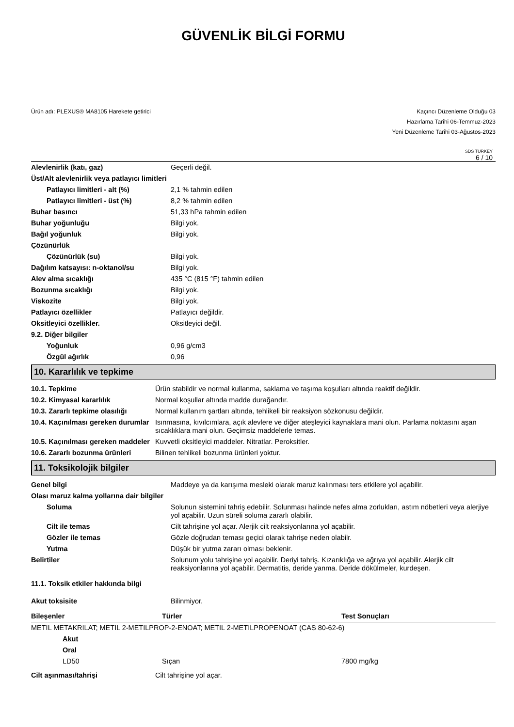GÜVENLİK BİLGİ FORMU
Ürün adı: PLEXUS® MA8105 Harekete getirici
Kaçıncı Düzenleme Olduğu 03
Hazırlama Tarihi 06-Temmuz-2023
Yeni Düzenleme Tarihi 03-Ağustos-2023
SDS TURKEY
6 / 10
| Alevlenirlik (katı, gaz) | Geçerli değil. |
| Üst/Alt alevlenirlik veya patlayıcı limitleri | |
| Patlayıcı limitleri - alt (%) | 2,1 % tahmin edilen |
| Patlayıcı limitleri - üst (%) | 8,2 % tahmin edilen |
| Buhar basıncı | 51,33 hPa tahmin edilen |
| Buhar yoğunluğu | Bilgi yok. |
| Bağıl yoğunluk | Bilgi yok. |
| Çözünürlük | |
| Çözünürlük (su) | Bilgi yok. |
| Dağılım katsayısı: n-oktanol/su | Bilgi yok. |
| Alev alma sıcaklığı | 435 °C (815 °F) tahmin edilen |
| Bozunma sıcaklığı | Bilgi yok. |
| Viskozite | Bilgi yok. |
| Patlayıcı özellikler | Patlayıcı değildir. |
| Oksitleyici özellikler. | Oksitleyici değil. |
| 9.2. Diğer bilgiler | |
| Yoğunluk | 0,96 g/cm3 |
| Özgül ağırlık | 0,96 |
10. Kararlılık ve tepkime
| 10.1. Tepkime | Ürün stabildir ve normal kullanma, saklama ve taşıma koşulları altında reaktif değildir. |
| 10.2. Kimyasal kararlılık | Normal koşullar altında madde durağandır. |
| 10.3. Zararlı tepkime olasılığı | Normal kullanım şartları altında, tehlikeli bir reaksiyon sözkonusu değildir. |
| 10.4. Kaçınılması gereken durumlar | Isınmasına, kıvılcımlara, açık alevlere ve diğer ateşleyici kaynaklara mani olun. Parlama noktasını aşan sıcaklıklara mani olun. Geçimsiz maddelerle temas. |
| 10.5. Kaçınılması gereken maddeler | Kuvvetli oksitleyici maddeler. Nitratlar. Peroksitler. |
| 10.6. Zararlı bozunma ürünleri | Bilinen tehlikeli bozunma ürünleri yoktur. |
11. Toksikolojik bilgiler
| Genel bilgi | Maddeye ya da karışıma mesleki olarak maruz kalınması ters etkilere yol açabilir. |
| Olası maruz kalma yollarına dair bilgiler | |
| Soluma | Solunun sistemini tahriş edebilir. Solunması halinde nefes alma zorlukları, astım nöbetleri veya alerjiye yol açabilir. Uzun süreli soluma zararlı olabilir. |
| Cilt ile temas | Cilt tahrişine yol açar. Alerjik cilt reaksiyonlarına yol açabilir. |
| Gözler ile temas | Gözle doğrudan teması geçici olarak tahrişe neden olabilr. |
| Yutma | Düşük bir yutma zararı olması beklenir. |
| Belirtiler | Solunum yolu tahrişine yol açabilir. Deriyi tahriş. Kızarıklığa ve ağrıya yol açabilir. Alerjik cilt reaksiyonlarına yol açabilir. Dermatitis, deride yanma. Deride dökülmeler, kurdeşen. |
| 11.1. Toksik etkiler hakkında bilgi | |
| Akut toksisite | Bilinmiyor. |
| Bileşenler | Türler | Test Sonuçları |
| METIL METAKRILAT; METIL 2-METILPROP-2-ENOAT; METIL 2-METILPROPENOAT (CAS 80-62-6) | | |
| Akut | | |
| Oral | | |
| LD50 | Sıçan | 7800 mg/kg |
| Cilt aşınması/tahrişi | Cilt tahrişine yol açar. |